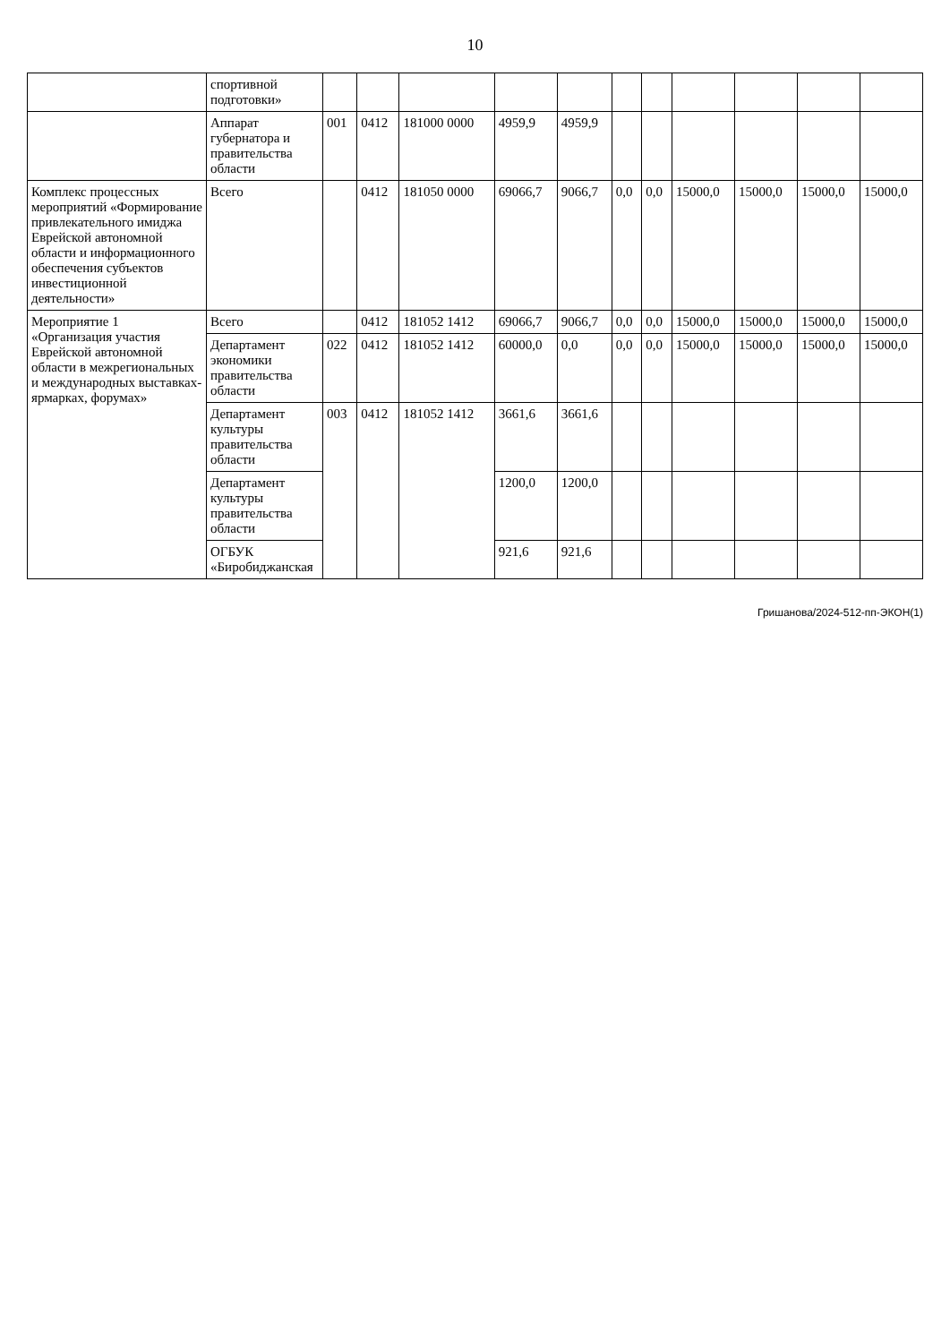10
| | спортивной подготовки» | | | | | | | | | | | |
| | Аппарат губернатора и правительства области | 001 | 0412 | 181000 0000 | 4959,9 | 4959,9 | | | | | | |
| Комплекс процессных мероприятий «Формирование привлекательного имиджа Еврейской автономной области и информационного обеспечения субъектов инвестиционной деятельности» | Всего | | 0412 | 181050 0000 | 69066,7 | 9066,7 | 0,0 | 0,0 | 15000,0 | 15000,0 | 15000,0 | 15000,0 |
| Мероприятие 1 «Организация участия Еврейской автономной области в межрегиональных и международных выставках-ярмарках, форумах» | Всего | | 0412 | 181052 1412 | 69066,7 | 9066,7 | 0,0 | 0,0 | 15000,0 | 15000,0 | 15000,0 | 15000,0 |
| | Департамент экономики правительства области | 022 | 0412 | 181052 1412 | 60000,0 | 0,0 | 0,0 | 0,0 | 15000,0 | 15000,0 | 15000,0 | 15000,0 |
| | Департамент культуры правительства области | 003 | 0412 | 181052 1412 | 3661,6 | 3661,6 | | | | | | |
| | Департамент культуры правительства области | | | | 1200,0 | 1200,0 | | | | | | |
| | ОГБУК «Биробиджанская | | | | 921,6 | 921,6 | | | | | | |
Гришанова/2024-512-пп-ЭКОН(1)